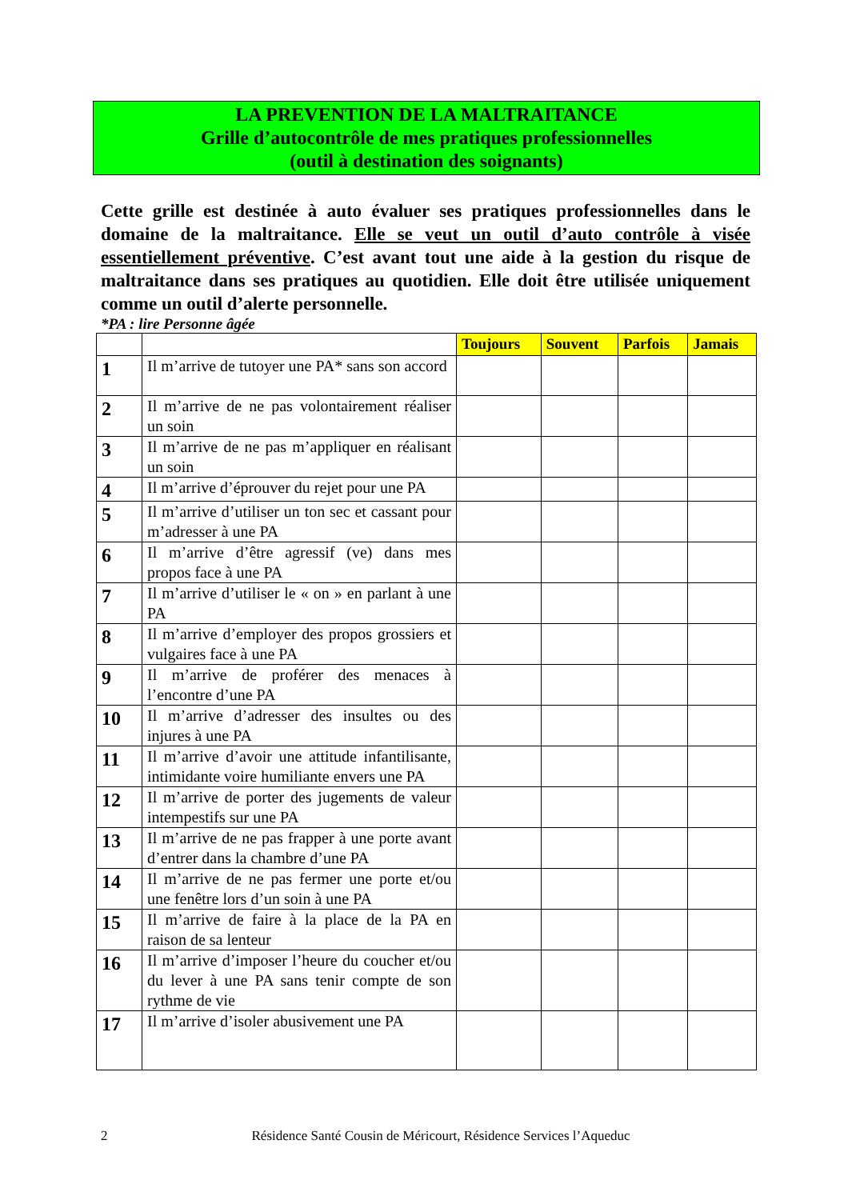LA PREVENTION DE LA MALTRAITANCE
Grille d’autocontrôle de mes pratiques professionnelles
(outil à destination des soignants)
Cette grille est destinée à auto évaluer ses pratiques professionnelles dans le domaine de la maltraitance. Elle se veut un outil d’auto contrôle à visée essentiellement préventive. C’est avant tout une aide à la gestion du risque de maltraitance dans ses pratiques au quotidien. Elle doit être utilisée uniquement comme un outil d’alerte personnelle.
*PA : lire Personne âgée
| | | Toujours | Souvent | Parfois | Jamais |
| --- | --- | --- | --- | --- | --- |
| 1 | Il m’arrive de tutoyer une PA* sans son accord | | | | |
| 2 | Il m’arrive de ne pas volontairement réaliser un soin | | | | |
| 3 | Il m’arrive de ne pas m’appliquer en réalisant un soin | | | | |
| 4 | Il m’arrive d’éprouver du rejet pour une PA | | | | |
| 5 | Il m’arrive d’utiliser un ton sec et cassant pour m’adresser à une PA | | | | |
| 6 | Il m’arrive d’être agressif (ve) dans mes propos face à une PA | | | | |
| 7 | Il m’arrive d’utiliser le « on » en parlant à une PA | | | | |
| 8 | Il m’arrive d’employer des propos grossiers et vulgaires face à une PA | | | | |
| 9 | Il m’arrive de proférer des menaces à l’encontre d’une PA | | | | |
| 10 | Il m’arrive d’adresser des insultes ou des injures à une PA | | | | |
| 11 | Il m’arrive d’avoir une attitude infantilisante, intimidante voire humiliante envers une PA | | | | |
| 12 | Il m’arrive de porter des jugements de valeur intempestifs sur une PA | | | | |
| 13 | Il m’arrive de ne pas frapper à une porte avant d’entrer dans la chambre d’une PA | | | | |
| 14 | Il m’arrive de ne pas fermer une porte et/ou une fenêtre lors d’un soin à une PA | | | | |
| 15 | Il m’arrive de faire à la place de la PA en raison de sa lenteur | | | | |
| 16 | Il m’arrive d’imposer l’heure du coucher et/ou du lever à une PA sans tenir compte de son rythme de vie | | | | |
| 17 | Il m’arrive d’isoler abusivement une PA | | | | |
2 Résidence Santé Cousin de Méricourt, Résidence Services l’Aqueduc